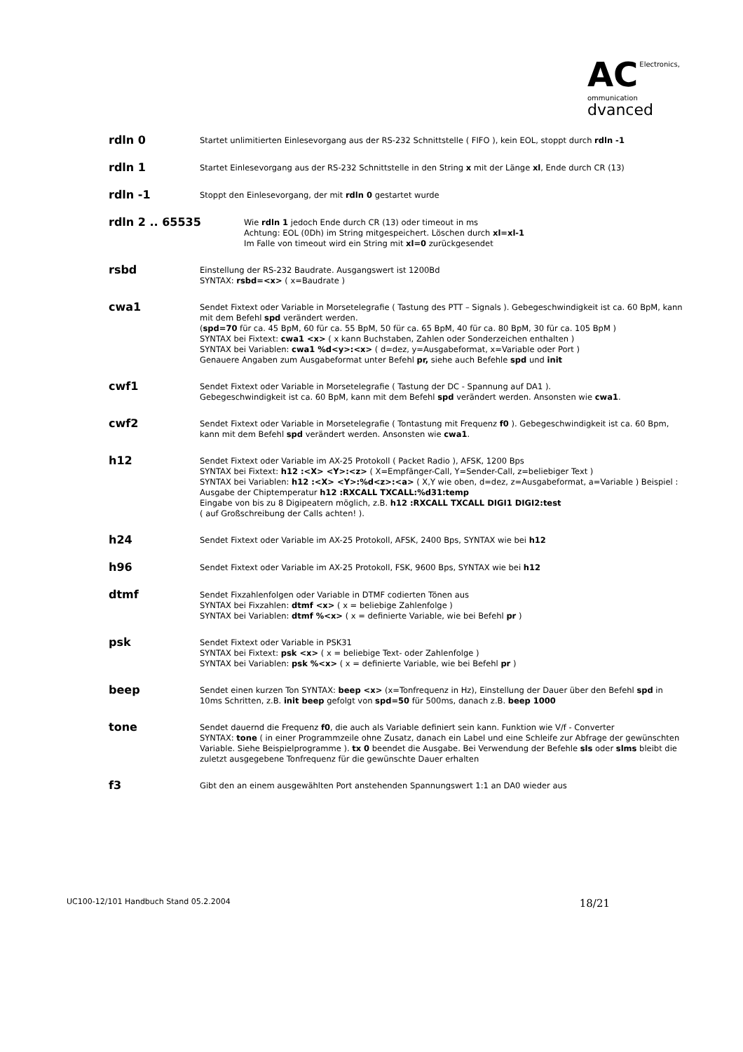AC Electronics,
ommunication
dvanced
rdln 0
Startet unlimitierten Einlesevorgang aus der RS-232 Schnittstelle ( FIFO ), kein EOL, stoppt durch rdln -1
rdln 1
Startet Einlesevorgang aus der RS-232 Schnittstelle in den String x mit der Länge xl, Ende durch CR (13)
rdln -1
Stoppt den Einlesevorgang, der mit rdln 0 gestartet wurde
rdln 2 .. 65535
Wie rdln 1 jedoch Ende durch CR (13) oder timeout in ms
Achtung: EOL (0Dh) im String mitgespeichert. Löschen durch xl=xl-1
Im Falle von timeout wird ein String mit xl=0 zurückgesendet
rsbd
Einstellung der RS-232 Baudrate. Ausgangswert ist 1200Bd
SYNTAX: rsbd=<x> ( x=Baudrate )
cwa1
Sendet Fixtext oder Variable in Morsetelegrafie ( Tastung des PTT – Signals ). Gebegeschwindigkeit ist ca. 60 BpM, kann mit dem Befehl spd verändert werden.
(spd=70 für ca. 45 BpM, 60 für ca. 55 BpM, 50 für ca. 65 BpM, 40 für ca. 80 BpM, 30 für ca. 105 BpM )
SYNTAX bei Fixtext: cwa1 <x> ( x kann Buchstaben, Zahlen oder Sonderzeichen enthalten )
SYNTAX bei Variablen: cwa1 %d<y>:<x> ( d=dez, y=Ausgabeformat, x=Variable oder Port )
Genauere Angaben zum Ausgabeformat unter Befehl pr, siehe auch Befehle spd und init
cwf1
Sendet Fixtext oder Variable in Morsetelegrafie ( Tastung der DC - Spannung auf DA1 ).
Gebegeschwindigkeit ist ca. 60 BpM, kann mit dem Befehl spd verändert werden. Ansonsten wie cwa1.
cwf2
Sendet Fixtext oder Variable in Morsetelegrafie ( Tontastung mit Frequenz f0 ). Gebegeschwindigkeit ist ca. 60 Bpm, kann mit dem Befehl spd verändert werden. Ansonsten wie cwa1.
h12
Sendet Fixtext oder Variable im AX-25 Protokoll ( Packet Radio ), AFSK, 1200 Bps
SYNTAX bei Fixtext: h12 :<X> <Y>:<z> ( X=Empfänger-Call, Y=Sender-Call, z=beliebiger Text )
SYNTAX bei Variablen: h12 :<X> <Y>:%d<z>:<a> ( X,Y wie oben, d=dez, z=Ausgabeformat, a=Variable ) Beispiel : Ausgabe der Chiptemperatur h12 :RXCALL TXCALL:%d31:temp
Eingabe von bis zu 8 Digipeatern möglich, z.B. h12 :RXCALL TXCALL DIGI1 DIGI2:test
( auf Großschreibung der Calls achten! ).
h24
Sendet Fixtext oder Variable im AX-25 Protokoll, AFSK, 2400 Bps, SYNTAX wie bei h12
h96
Sendet Fixtext oder Variable im AX-25 Protokoll, FSK, 9600 Bps, SYNTAX wie bei h12
dtmf
Sendet Fixzahlenfolgen oder Variable in DTMF codierten Tönen aus
SYNTAX bei Fixzahlen: dtmf <x> ( x = beliebige Zahlenfolge )
SYNTAX bei Variablen: dtmf %<x> ( x = definierte Variable, wie bei Befehl pr )
psk
Sendet Fixtext oder Variable in PSK31
SYNTAX bei Fixtext: psk <x> ( x = beliebige Text- oder Zahlenfolge )
SYNTAX bei Variablen: psk %<x> ( x = definierte Variable, wie bei Befehl pr )
beep
Sendet einen kurzen Ton SYNTAX: beep <x> (x=Tonfrequenz in Hz), Einstellung der Dauer über den Befehl spd in 10ms Schritten, z.B. init beep gefolgt von spd=50 für 500ms, danach z.B. beep 1000
tone
Sendet dauernd die Frequenz f0, die auch als Variable definiert sein kann. Funktion wie V/f - Converter
SYNTAX: tone ( in einer Programmzeile ohne Zusatz, danach ein Label und eine Schleife zur Abfrage der gewünschten Variable. Siehe Beispielprogramme ). tx 0 beendet die Ausgabe. Bei Verwendung der Befehle sls oder slms bleibt die zuletzt ausgegebene Tonfrequenz für die gewünschte Dauer erhalten
f3
Gibt den an einem ausgewählten Port anstehenden Spannungswert 1:1 an DA0 wieder aus
UC100-12/101 Handbuch Stand 05.2.2004 18/21